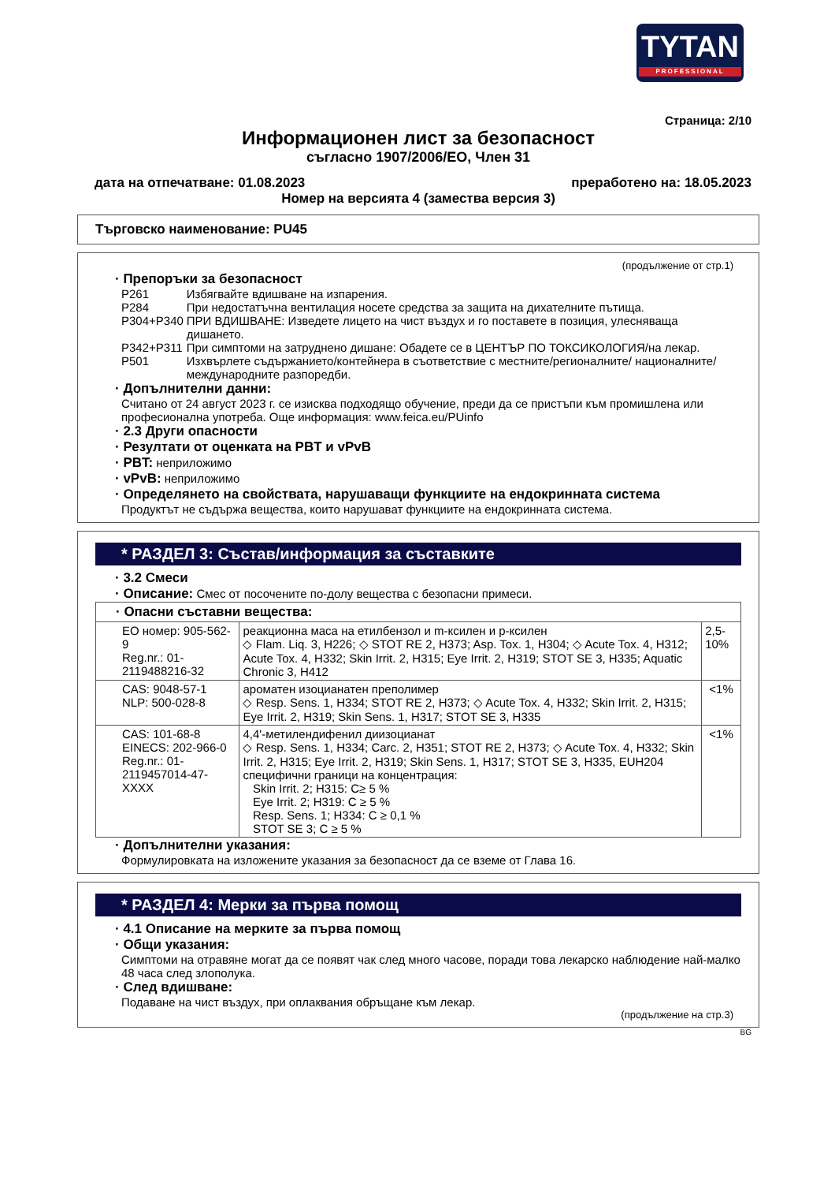TYTAN
PROFESSIONAL
Страница: 2/10
Информационен лист за безопасност
съгласно 1907/2006/ЕО, Член 31
дата на отпечатване: 01.08.2023 преработено на: 18.05.2023
Номер на версията 4 (замества версия 3)
Търговско наименование: PU45
(продължение от стр.1)
· Препоръки за безопасност
| P261 | Избягвайте вдишване на изпарения. |
| P284 | При недостатъчна вентилация носете средства за защита на дихателните пътища. |
| P304+P340 | ПРИ ВДИШВАНЕ: Изведете лицето на чист въздух и го поставете в позиция, улесняваща дишането. |
| P342+P311 | При симптоми на затруднено дишане: Обадете се в ЦЕНТЪР ПО ТОКСИКОЛОГИЯ/на лекар. |
| P501 | Изхвърлете съдържанието/контейнера в съответствие с местните/регионалните/ националните/международните разпоредби. |
· Допълнителни данни:
Считано от 24 август 2023 г. се изисква подходящо обучение, преди да се пристъпи към промишлена или професионална употреба. Още информация: www.feica.eu/PUinfo
· 2.3 Други опасности
· Резултати от оценката на PBT и vPvB
· PBT: неприложимо
· vPvB: неприложимо
· Определянето на свойствата, нарушаващи функциите на ендокринната система
Продуктът не съдържа вещества, които нарушават функциите на ендокринната система.
* РАЗДЕЛ 3: Състав/информация за съставките
· 3.2 Смеси
· Описание: Смес от посочените по-долу вещества с безопасни примеси.
| · Опасни съставни вещества: | | |
| ЕО номер: 905-562-9 Reg.nr.: 01-2119488216-32 | реакционна маса на етилбензол и m-ксилен и p-ксилен ◇ Flam. Liq. 3, H226; ◇ STOT RE 2, H373; Asp. Tox. 1, H304; ◇ Acute Tox. 4, H312; Acute Tox. 4, H332; Skin Irrit. 2, H315; Eye Irrit. 2, H319; STOT SE 3, H335; Aquatic Chronic 3, H412 | 2,5-10% |
| CAS: 9048-57-1 NLP: 500-028-8 | ароматен изоцианатен преполимер ◇ Resp. Sens. 1, H334; STOT RE 2, H373; ◇ Acute Tox. 4, H332; Skin Irrit. 2, H315; Eye Irrit. 2, H319; Skin Sens. 1, H317; STOT SE 3, H335 | <1% |
| CAS: 101-68-8 EINECS: 202-966-0 Reg.nr.: 01-2119457014-47-XXXX | 4,4'-метилендифенил диизоцианат ◇ Resp. Sens. 1, H334; Carc. 2, H351; STOT RE 2, H373; ◇ Acute Tox. 4, H332; Skin Irrit. 2, H315; Eye Irrit. 2, H319; Skin Sens. 1, H317; STOT SE 3, H335, EUH204 специфични граници на концентрация: Skin Irrit. 2; H315: C≥ 5 % Eye Irrit. 2; H319: C ≥ 5 % Resp. Sens. 1; H334: C ≥ 0,1 % STOT SE 3; C ≥ 5 % | <1% |
· Допълнителни указания:
Формулировката на изложените указания за безопасност да се вземе от Глава 16.
* РАЗДЕЛ 4: Мерки за първа помощ
· 4.1 Описание на мерките за първа помощ
· Общи указания:
Симптоми на отравяне могат да се появят чак след много часове, поради това лекарско наблюдение най-малко 48 часа след злополука.
· След вдишване:
Подаване на чист въздух, при оплаквания обръщане към лекар.
(продължение на стр.3)
BG